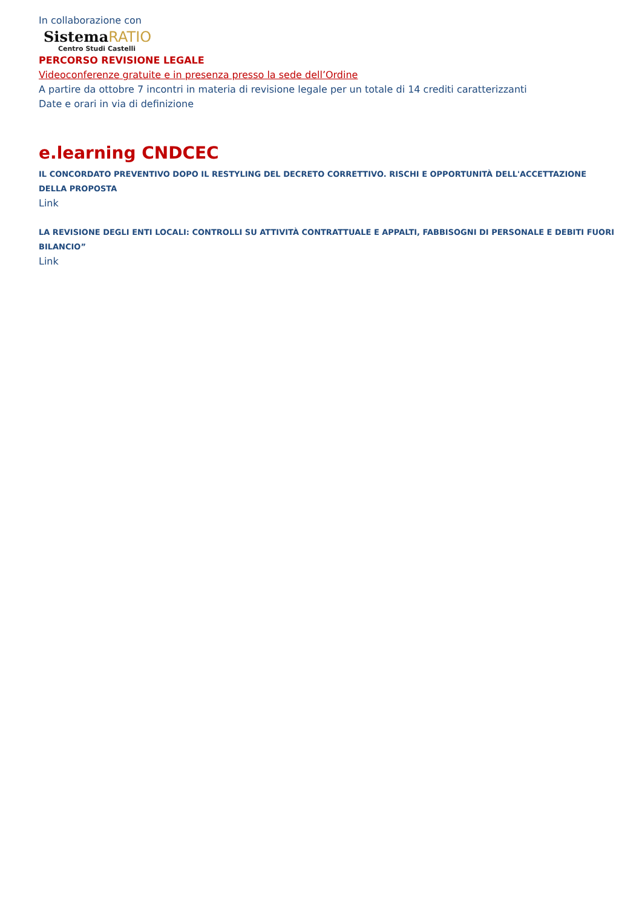In collaborazione con
SistemaRATIO
Centro Studi Castelli
PERCORSO REVISIONE LEGALE
Videoconferenze gratuite e in presenza presso la sede dell’Ordine
A partire da ottobre 7 incontri in materia di revisione legale per un totale di 14 crediti caratterizzanti
Date e orari in via di definizione
e.learning CNDCEC
IL CONCORDATO PREVENTIVO DOPO IL RESTYLING DEL DECRETO CORRETTIVO. RISCHI E OPPORTUNITÀ DELL'ACCETTAZIONE
DELLA PROPOSTA
Link
LA REVISIONE DEGLI ENTI LOCALI: CONTROLLI SU ATTIVITÀ CONTRATTUALE E APPALTI, FABBISOGNI DI PERSONALE E DEBITI FUORI
BILANCIO”
Link